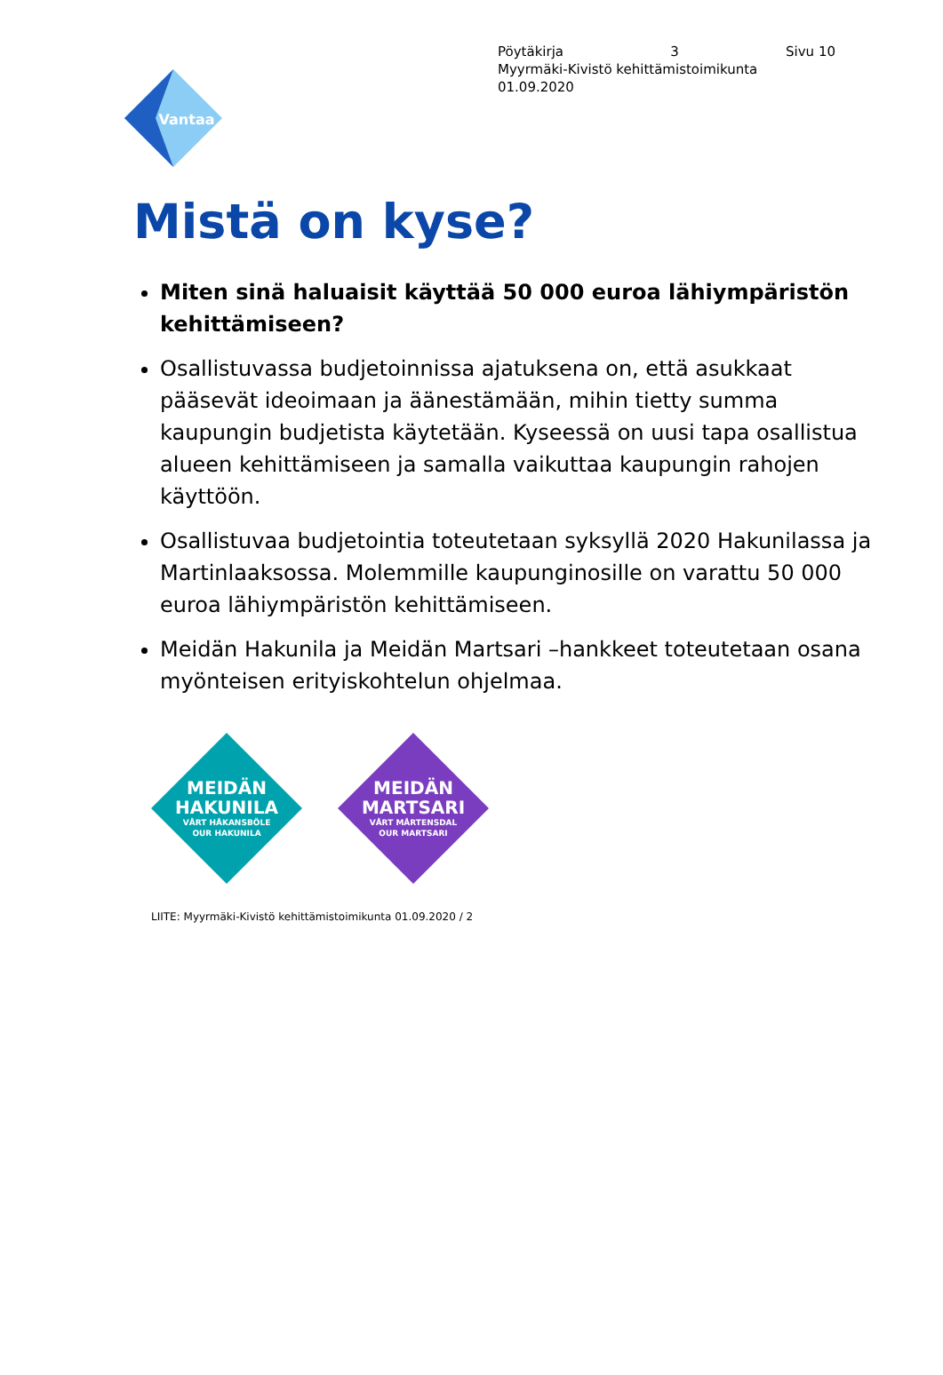Vantaa
Pöytäkirja 3 Sivu 10
Myyrmäki-Kivistö kehittämistoimikunta
01.09.2020
Mistä on kyse?
Miten sinä haluaisit käyttää 50 000 euroa lähiympäristön kehittämiseen?
Osallistuvassa budjetoinnissa ajatuksena on, että asukkaat pääsevät ideoimaan ja äänestämään, mihin tietty summa kaupungin budjetista käytetään. Kyseessä on uusi tapa osallistua alueen kehittämiseen ja samalla vaikuttaa kaupungin rahojen käyttöön.
Osallistuvaa budjetointia toteutetaan syksyllä 2020 Hakunilassa ja Martinlaaksossa. Molemmille kaupunginosille on varattu 50 000 euroa lähiympäristön kehittämiseen.
Meidän Hakunila ja Meidän Martsari –hankkeet toteutetaan osana myönteisen erityiskohtelun ohjelmaa.
MEIDÄN
HAKUNILA
VÅRT HÅKANSBÖLE
OUR HAKUNILA
MEIDÄN
MARTSARI
VÅRT MÅRTENSDAL
OUR MARTSARI
LIITE: Myyrmäki-Kivistö kehittämistoimikunta 01.09.2020 / 2